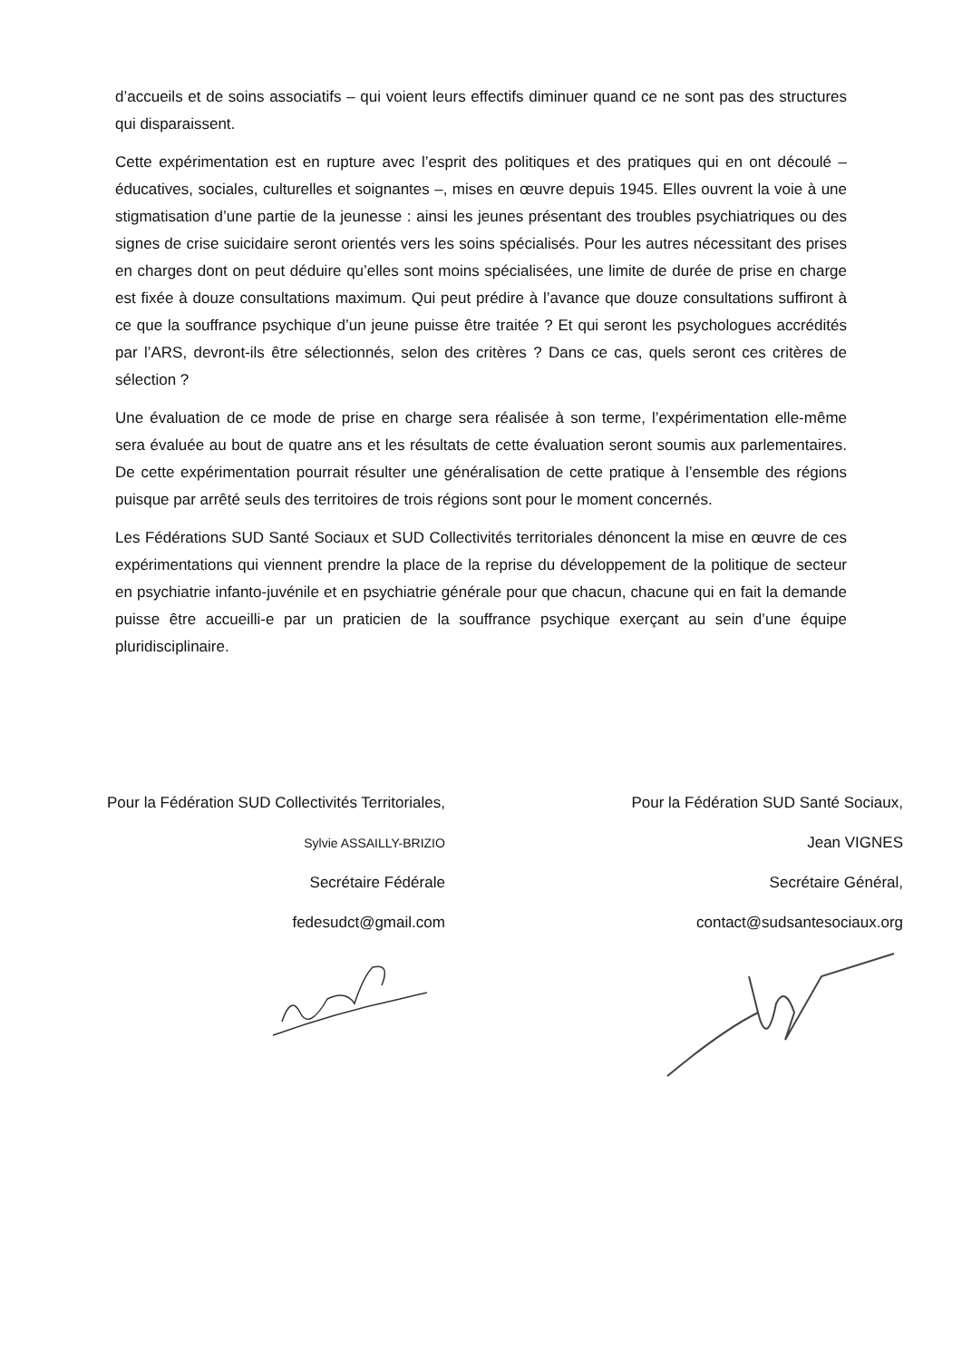d’accueils et de soins associatifs – qui voient leurs effectifs diminuer quand ce ne sont pas des structures qui disparaissent.
Cette expérimentation est en rupture avec l’esprit des politiques et des pratiques qui en ont découlé – éducatives, sociales, culturelles et soignantes –, mises en œuvre depuis 1945. Elles ouvrent la voie à une stigmatisation d’une partie de la jeunesse : ainsi les jeunes présentant des troubles psychiatriques ou des signes de crise suicidaire seront orientés vers les soins spécialisés. Pour les autres nécessitant des prises en charges dont on peut déduire qu’elles sont moins spécialisées, une limite de durée de prise en charge est fixée à douze consultations maximum. Qui peut prédire à l’avance que douze consultations suffiront à ce que la souffrance psychique d’un jeune puisse être traitée ? Et qui seront les psychologues accrédités par l’ARS, devront-ils être sélectionnés, selon des critères ? Dans ce cas, quels seront ces critères de sélection ?
Une évaluation de ce mode de prise en charge sera réalisée à son terme, l’expérimentation elle-même sera évaluée au bout de quatre ans et les résultats de cette évaluation seront soumis aux parlementaires. De cette expérimentation pourrait résulter une généralisation de cette pratique à l’ensemble des régions puisque par arrêté seuls des territoires de trois régions sont pour le moment concernés.
Les Fédérations SUD Santé Sociaux et SUD Collectivités territoriales dénoncent la mise en œuvre de ces expérimentations qui viennent prendre la place de la reprise du développement de la politique de secteur en psychiatrie infanto-juvénile et en psychiatrie générale pour que chacun, chacune qui en fait la demande puisse être accueilli-e par un praticien de la souffrance psychique exerçant au sein d’une équipe pluridisciplinaire.
Pour la Fédération SUD Collectivités Territoriales,
Sylvie ASSAILLY-BRIZIO
Secrétaire Fédérale
fedesudct@gmail.com
Pour la Fédération SUD Santé Sociaux,
Jean VIGNES
Secrétaire Général,
contact@sudsantesociaux.org